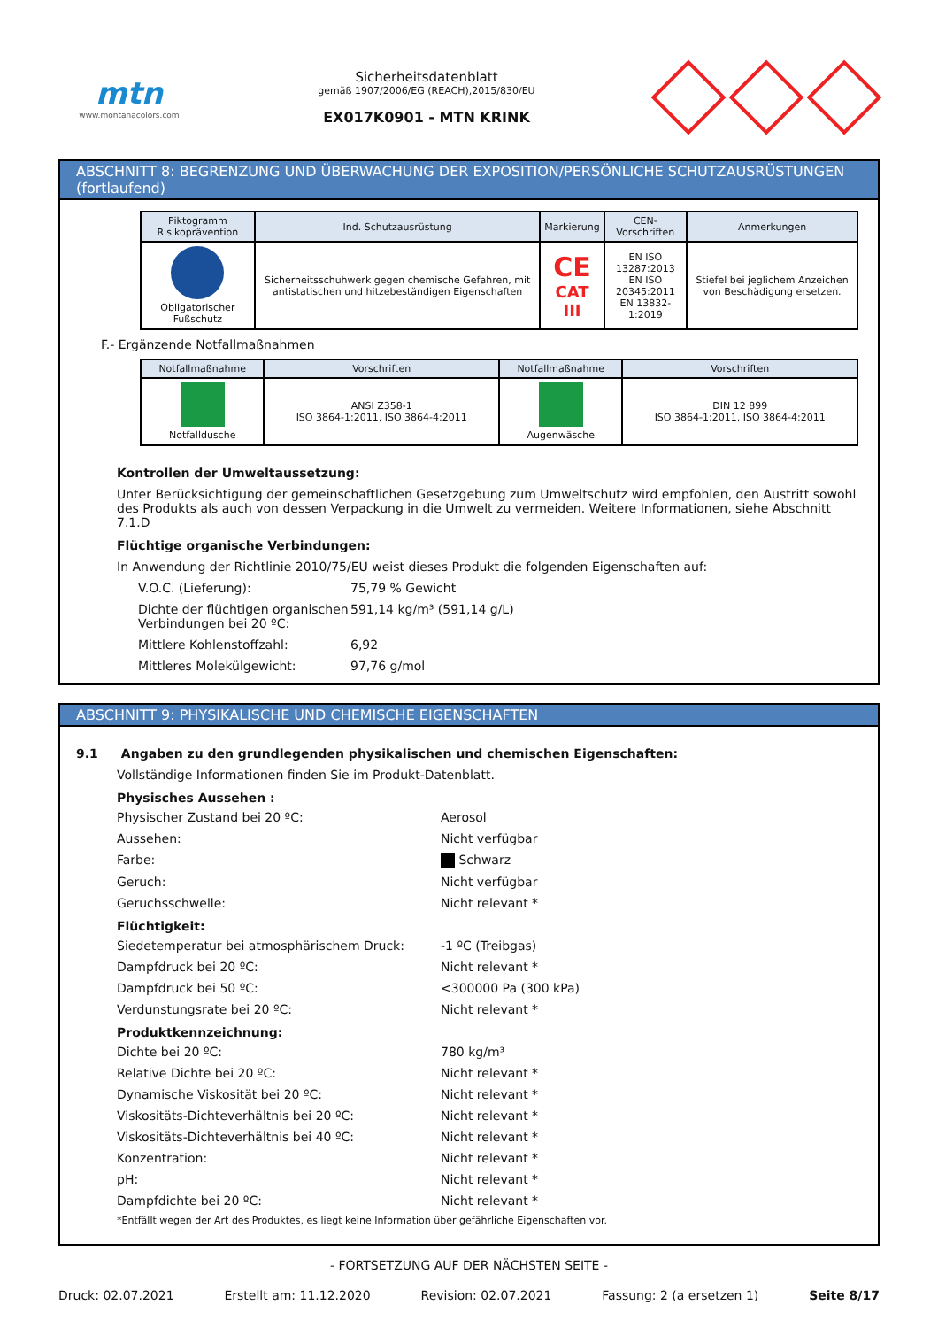mtn
www.montanacolors.com
Sicherheitsdatenblatt
gemäß 1907/2006/EG (REACH),2015/830/EU
EX017K0901 - MTN KRINK
ABSCHNITT 8: BEGRENZUNG UND ÜBERWACHUNG DER EXPOSITION/PERSÖNLICHE SCHUTZAUSRÜSTUNGEN (fortlaufend)
| Piktogramm Risikoprävention | Ind. Schutzausrüstung | Markierung | CEN-Vorschriften | Anmerkungen |
| --- | --- | --- | --- | --- |
| Obligatorischer Fußschutz | Sicherheitsschuhwerk gegen chemische Gefahren, mit antistatischen und hitzebeständigen Eigenschaften | CE CAT III | EN ISO 13287:2013 EN ISO 20345:2011 EN 13832-1:2019 | Stiefel bei jeglichem Anzeichen von Beschädigung ersetzen. |
F.- Ergänzende Notfallmaßnahmen
| Notfallmaßnahme | Vorschriften | Notfallmaßnahme | Vorschriften |
| --- | --- | --- | --- |
| Notfalldusche | ANSI Z358-1 ISO 3864-1:2011, ISO 3864-4:2011 | Augenwäsche | DIN 12 899 ISO 3864-1:2011, ISO 3864-4:2011 |
Kontrollen der Umweltaussetzung:
Unter Berücksichtigung der gemeinschaftlichen Gesetzgebung zum Umweltschutz wird empfohlen, den Austritt sowohl des Produkts als auch von dessen Verpackung in die Umwelt zu vermeiden. Weitere Informationen, siehe Abschnitt 7.1.D
Flüchtige organische Verbindungen:
In Anwendung der Richtlinie 2010/75/EU weist dieses Produkt die folgenden Eigenschaften auf:
V.O.C. (Lieferung):
75,79 % Gewicht
Dichte der flüchtigen organischen Verbindungen bei 20 ºC:
591,14 kg/m³ (591,14 g/L)
Mittlere Kohlenstoffzahl:
6,92
Mittleres Molekülgewicht:
97,76 g/mol
ABSCHNITT 9: PHYSIKALISCHE UND CHEMISCHE EIGENSCHAFTEN
9.1 Angaben zu den grundlegenden physikalischen und chemischen Eigenschaften:
Vollständige Informationen finden Sie im Produkt-Datenblatt.
Physisches Aussehen :
Physischer Zustand bei 20 ºC:
Aerosol
Aussehen:
Nicht verfügbar
Farbe:
Schwarz
Geruch:
Nicht verfügbar
Geruchsschwelle:
Nicht relevant *
Flüchtigkeit:
Siedetemperatur bei atmosphärischem Druck:
-1 ºC (Treibgas)
Dampfdruck bei 20 ºC:
Nicht relevant *
Dampfdruck bei 50 ºC:
<300000 Pa (300 kPa)
Verdunstungsrate bei 20 ºC:
Nicht relevant *
Produktkennzeichnung:
Dichte bei 20 ºC:
780 kg/m³
Relative Dichte bei 20 ºC:
Nicht relevant *
Dynamische Viskosität bei 20 ºC:
Nicht relevant *
Viskositäts-Dichteverhältnis bei 20 ºC:
Nicht relevant *
Viskositäts-Dichteverhältnis bei 40 ºC:
Nicht relevant *
Konzentration:
Nicht relevant *
pH:
Nicht relevant *
Dampfdichte bei 20 ºC:
Nicht relevant *
*Entfällt wegen der Art des Produktes, es liegt keine Information über gefährliche Eigenschaften vor.
- FORTSETZUNG AUF DER NÄCHSTEN SEITE -
Druck: 02.07.2021 Erstellt am: 11.12.2020 Revision: 02.07.2021 Fassung: 2 (a ersetzen 1) Seite 8/17